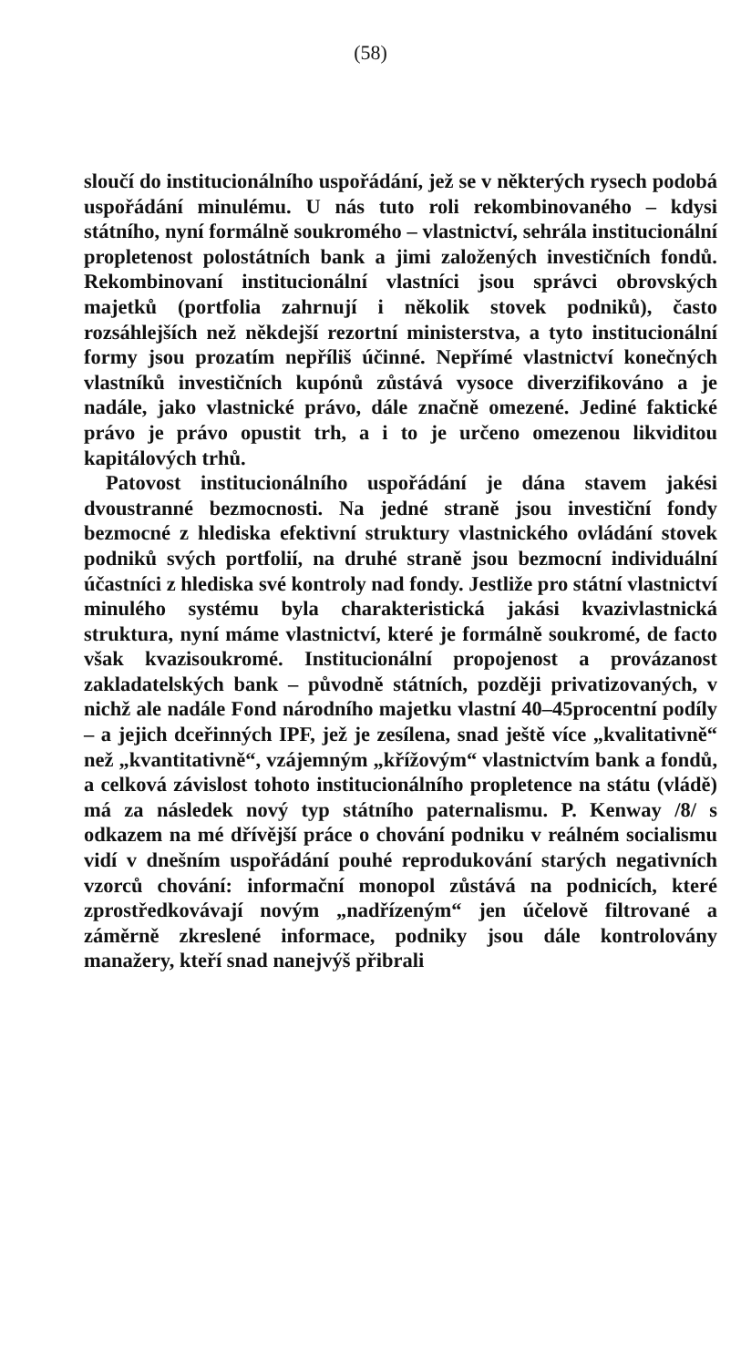(58)
sloučí do institucionálního uspořádání, jež se v některých rysech podobá uspořádání minulému. U nás tuto roli rekombinovaného – kdysi státního, nyní formálně soukromého – vlastnictví, sehrála institucionální propletenost polostátních bank a jimi založených investičních fondů. Rekombinovaní institucionální vlastníci jsou správci obrovských majetků (portfolia zahrnují i několik stovek podniků), často rozsáhlejších než někdejší rezortní ministerstva, a tyto institucionální formy jsou prozatím nepříliš účinné. Nepřímé vlastnictví konečných vlastníků investičních kupónů zůstává vysoce diverzifikováno a je nadále, jako vlastnické právo, dále značně omezené. Jediné faktické právo je právo opustit trh, a i to je určeno omezenou likviditou kapitálových trhů.
Patovost institucionálního uspořádání je dána stavem jakési dvoustranné bezmocnosti. Na jedné straně jsou investiční fondy bezmocné z hlediska efektivní struktury vlastnického ovládání stovek podniků svých portfolií, na druhé straně jsou bezmocní individuální účastníci z hlediska své kontroly nad fondy. Jestliže pro státní vlastnictví minulého systému byla charakteristická jakási kvazivlastnická struktura, nyní máme vlastnictví, které je formálně soukromé, de facto však kvazisoukromé. Institucionální propojenost a provázanost zakladatelských bank – původně státních, později privatizovaných, v nichž ale nadále Fond národního majetku vlastní 40–45procentní podíly – a jejich dceřinných IPF, jež je zesílena, snad ještě více „kvalitativně“ než „kvantitativně“, vzájemným „křížovým“ vlastnictvím bank a fondů, a celková závislost tohoto institucionálního propletence na státu (vládě) má za následek nový typ státního paternalismu. P. Kenway /8/ s odkazem na mé dřívější práce o chování podniku v reálném socialismu vidí v dnešním uspořádání pouhé reprodukování starých negativních vzorců chování: informační monopol zůstává na podnicích, které zprostředkovávají novým „nadřízeným“ jen účelově filtrované a záměrně zkreslené informace, podniky jsou dále kontrolovány manažery, kteří snad nanejvýš přibrali